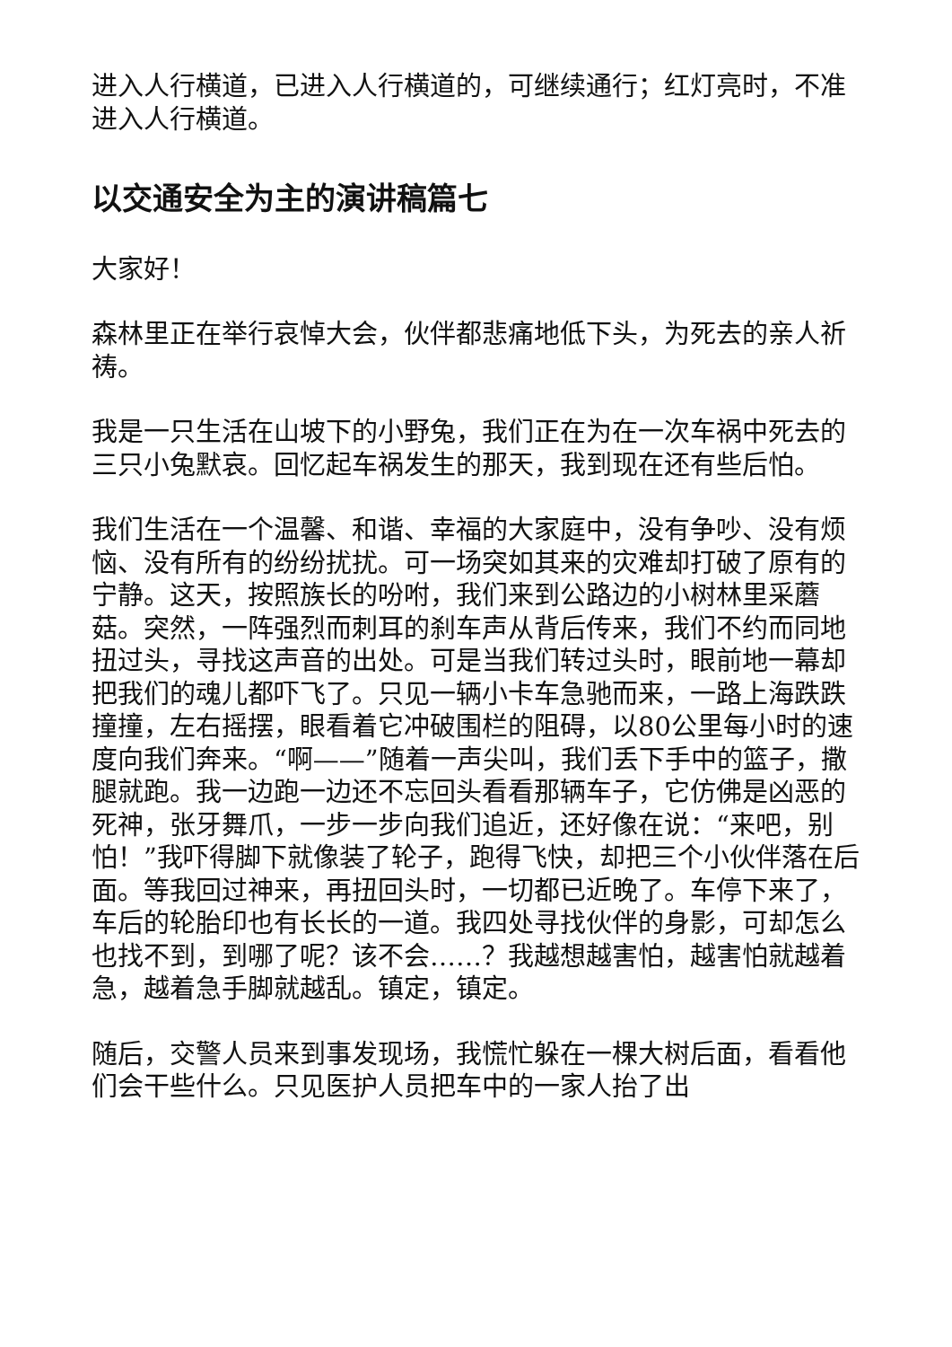进入人行横道，已进入人行横道的，可继续通行；红灯亮时，不准进入人行横道。
以交通安全为主的演讲稿篇七
大家好！
森林里正在举行哀悼大会，伙伴都悲痛地低下头，为死去的亲人祈祷。
我是一只生活在山坡下的小野兔，我们正在为在一次车祸中死去的三只小兔默哀。回忆起车祸发生的那天，我到现在还有些后怕。
我们生活在一个温馨、和谐、幸福的大家庭中，没有争吵、没有烦恼、没有所有的纷纷扰扰。可一场突如其来的灾难却打破了原有的宁静。这天，按照族长的吩咐，我们来到公路边的小树林里采蘑菇。突然，一阵强烈而刺耳的刹车声从背后传来，我们不约而同地扭过头，寻找这声音的出处。可是当我们转过头时，眼前地一幕却把我们的魂儿都吓飞了。只见一辆小卡车急驰而来，一路上海跌跌撞撞，左右摇摆，眼看着它冲破围栏的阻碍，以80公里每小时的速度向我们奔来。“啊——”随着一声尖叫，我们丢下手中的篮子，撒腿就跑。我一边跑一边还不忘回头看看那辆车子，它仿佛是凶恶的死神，张牙舞爪，一步一步向我们追近，还好像在说：“来吧，别怕！”我吓得脚下就像装了轮子，跑得飞快，却把三个小伙伴落在后面。等我回过神来，再扭回头时，一切都已近晚了。车停下来了，车后的轮胎印也有长长的一道。我四处寻找伙伴的身影，可却怎么也找不到，到哪了呢？该不会……？我越想越害怕，越害怕就越着急，越着急手脚就越乱。镇定，镇定。
随后，交警人员来到事发现场，我慌忙躲在一棵大树后面，看看他们会干些什么。只见医护人员把车中的一家人抬了出